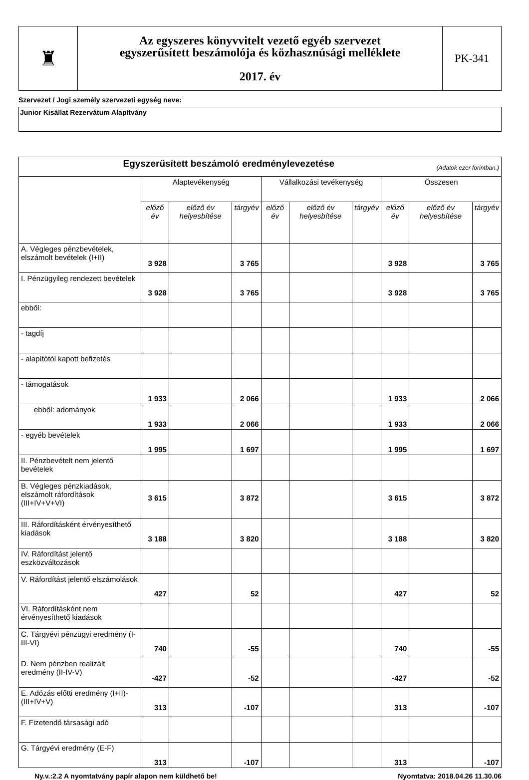| ♜ | Az egyszeres könyvvitelt vezető egyéb szervezet egyszerűsített beszámolója és közhasznúsági melléklete 2017. év | PK-341 |
Szervezet / Jogi személy szervezeti egység neve:
Junior Kisállat Rezervátum Alapítvány
| Egyszerűsített beszámoló eredménylevezetése (Adatok ezer forintban.) | | | | | | | | | |
| | Alaptevékenység | | | Vállalkozási tevékenység | | | Összesen | | |
| | előző év | előző év helyesbítése | tárgyév | előző év | előző év helyesbítése | tárgyév | előző év | előző év helyesbítése | tárgyév |
| A. Végleges pénzbevételek, elszámolt bevételek (I+II) | 3 928 | | 3 765 | | | | 3 928 | | 3 765 |
| I. Pénzügyileg rendezett bevételek | 3 928 | | 3 765 | | | | 3 928 | | 3 765 |
| ebből: | | | | | | | | | |
| - tagdíj | | | | | | | | | |
| - alapítótól kapott befizetés | | | | | | | | | |
| - támogatások | 1 933 | | 2 066 | | | | 1 933 | | 2 066 |
| ebből: adományok | 1 933 | | 2 066 | | | | 1 933 | | 2 066 |
| - egyéb bevételek | 1 995 | | 1 697 | | | | 1 995 | | 1 697 |
| II. Pénzbevételt nem jelentő bevételek | | | | | | | | | |
| B. Végleges pénzkiadások, elszámolt ráfordítások (III+IV+V+VI) | 3 615 | | 3 872 | | | | 3 615 | | 3 872 |
| III. Ráfordításként érvényesíthető kiadások | 3 188 | | 3 820 | | | | 3 188 | | 3 820 |
| IV. Ráfordítást jelentő eszközváltozások | | | | | | | | | |
| V. Ráfordítást jelentő elszámolások | 427 | | 52 | | | | 427 | | 52 |
| VI. Ráfordításként nem érvényesíthető kiadások | | | | | | | | | |
| C. Tárgyévi pénzügyi eredmény (I-III-VI) | 740 | | -55 | | | | 740 | | -55 |
| D. Nem pénzben realizált eredmény (II-IV-V) | -427 | | -52 | | | | -427 | | -52 |
| E. Adózás előtti eredmény (I+II)-(III+IV+V) | 313 | | -107 | | | | 313 | | -107 |
| F. Fizetendő társasági adó | | | | | | | | | |
| G. Tárgyévi eredmény (E-F) | 313 | | -107 | | | | 313 | | -107 |
Ny.v.:2.2 A nyomtatvány papír alapon nem küldhető be! Nyomtatva: 2018.04.26 11.30.06